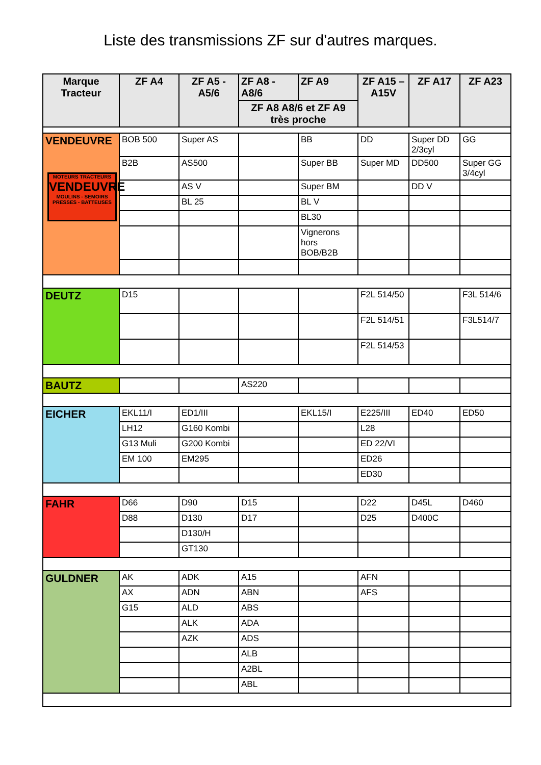Liste des transmissions ZF sur d'autres marques.
| Marque Tracteur | ZF A4 | ZF A5 - A5/6 | ZF A8 - A8/6 | ZF A9 | ZF A15 – A15V | ZF A17 | ZF A23 |
| --- | --- | --- | --- | --- | --- | --- | --- |
| | | | ZF A8 A8/6 et ZF A9 très proche | | | | |
| VENDEUVRE MOTEURS TRACTEURS VENDEUVRE MOULINS - SEMOIRS PRESSES - BATTEUSES | BOB 500 | Super AS | | BB | DD | Super DD 2/3cyl | GG |
| | B2B | AS500 | | Super BB | Super MD | DD500 | Super GG 3/4cyl |
| | | AS V | | Super BM | | DD V | |
| | | BL 25 | | BL V | | | |
| | | | | BL30 | | | |
| | | | | Vignerons hors BOB/B2B | | | |
| DEUTZ | D15 | | | | F2L 514/50 | | F3L 514/6 |
| | | | | | F2L 514/51 | | F3L514/7 |
| | | | | | F2L 514/53 | | |
| BAUTZ | | | AS220 | | | | |
| EICHER | EKL11/I | ED1/III | | EKL15/I | E225/III | ED40 | ED50 |
| | LH12 | G160 Kombi | | | L28 | | |
| | G13 Muli | G200 Kombi | | | ED 22/VI | | |
| | EM 100 | EM295 | | | ED26 | | |
| | | | | | ED30 | | |
| FAHR | D66 | D90 | D15 | | D22 | D45L | D460 |
| | D88 | D130 | D17 | | D25 | D400C | |
| | | D130/H | | | | | |
| | | GT130 | | | | | |
| GULDNER | AK | ADK | A15 | | AFN | | |
| | AX | ADN | ABN | | AFS | | |
| | G15 | ALD | ABS | | | | |
| | | ALK | ADA | | | | |
| | | AZK | ADS | | | | |
| | | | ALB | | | | |
| | | | A2BL | | | | |
| | | | ABL | | | | |